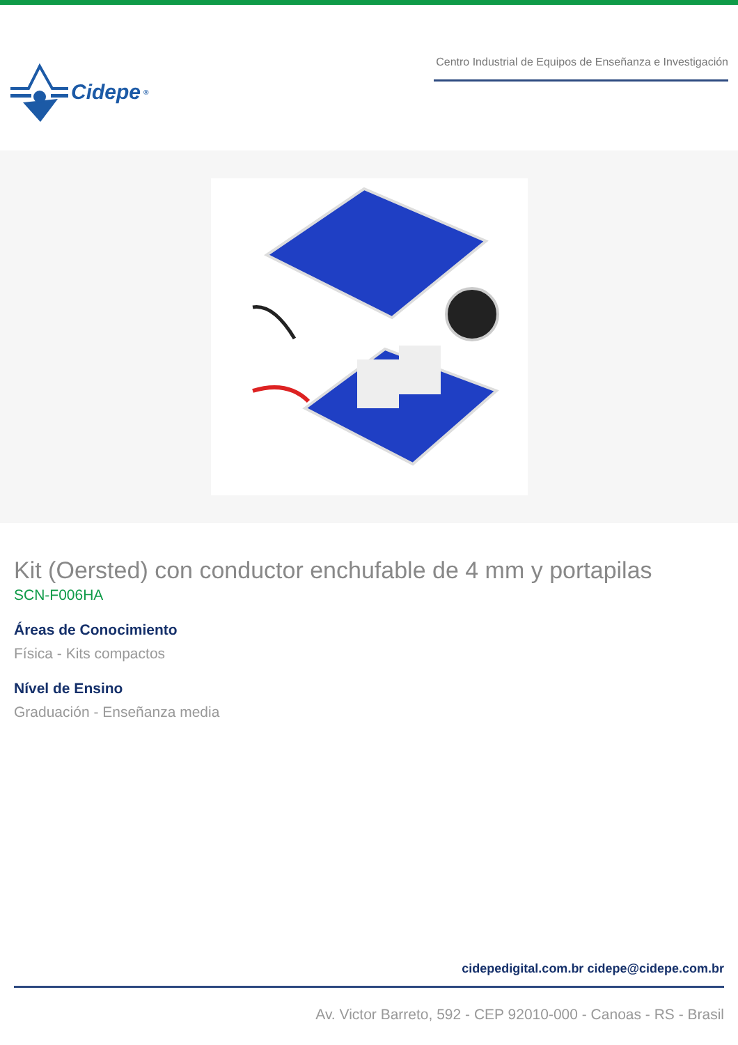Cidepe<sup>®</sup>
Centro Industrial de Equipos de Enseñanza e Investigación
Kit (Oersted) con conductor enchufable de 4 mm y portapilas
SCN-F006HA
Áreas de Conocimiento
Física - Kits compactos
Nível de Ensino
Graduación - Enseñanza media
cidepedigital.com.br cidepe@cidepe.com.br
Av. Victor Barreto, 592 - CEP 92010-000 - Canoas - RS - Brasil